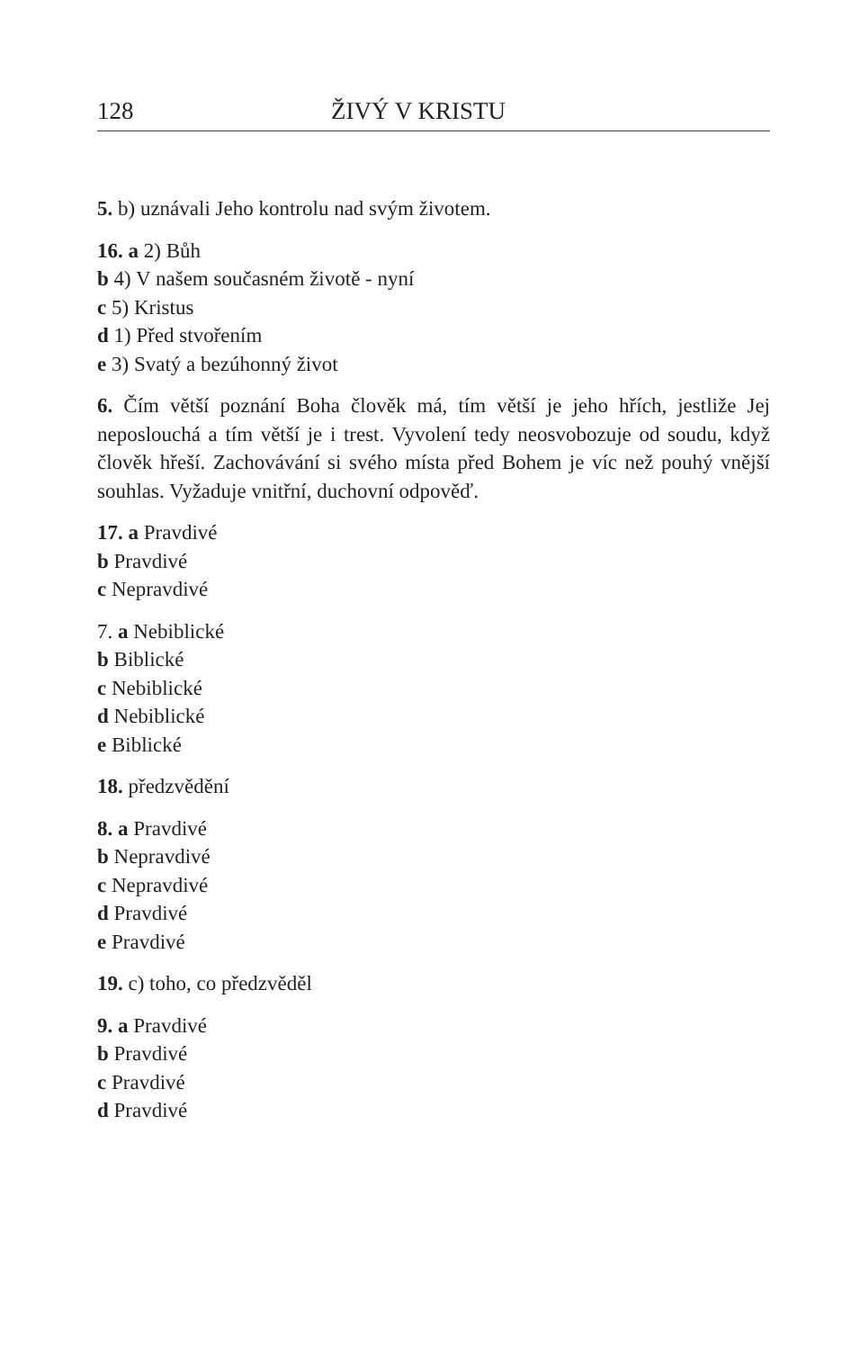128 ŽIVÝ V KRISTU
5. b) uznávali Jeho kontrolu nad svým životem.
16. a 2) Bůh
b 4) V našem současném životě - nyní
c 5) Kristus
d 1) Před stvořením
e 3) Svatý a bezúhonný život
6. Čím větší poznání Boha člověk má, tím větší je jeho hřích, jestliže Jej neposlouchá a tím větší je i trest. Vyvolení tedy neosvobozuje od soudu, když člověk hřeší. Zachovávání si svého místa před Bohem je víc než pouhý vnější souhlas. Vyžaduje vnitřní, duchovní odpověď.
17. a Pravdivé
b Pravdivé
c Nepravdivé
7. a Nebiblické
b Biblické
c Nebiblické
d Nebiblické
e Biblické
18. předzvědění
8. a Pravdivé
b Nepravdivé
c Nepravdivé
d Pravdivé
e Pravdivé
19. c) toho, co předzvěděl
9. a Pravdivé
b Pravdivé
c Pravdivé
d Pravdivé